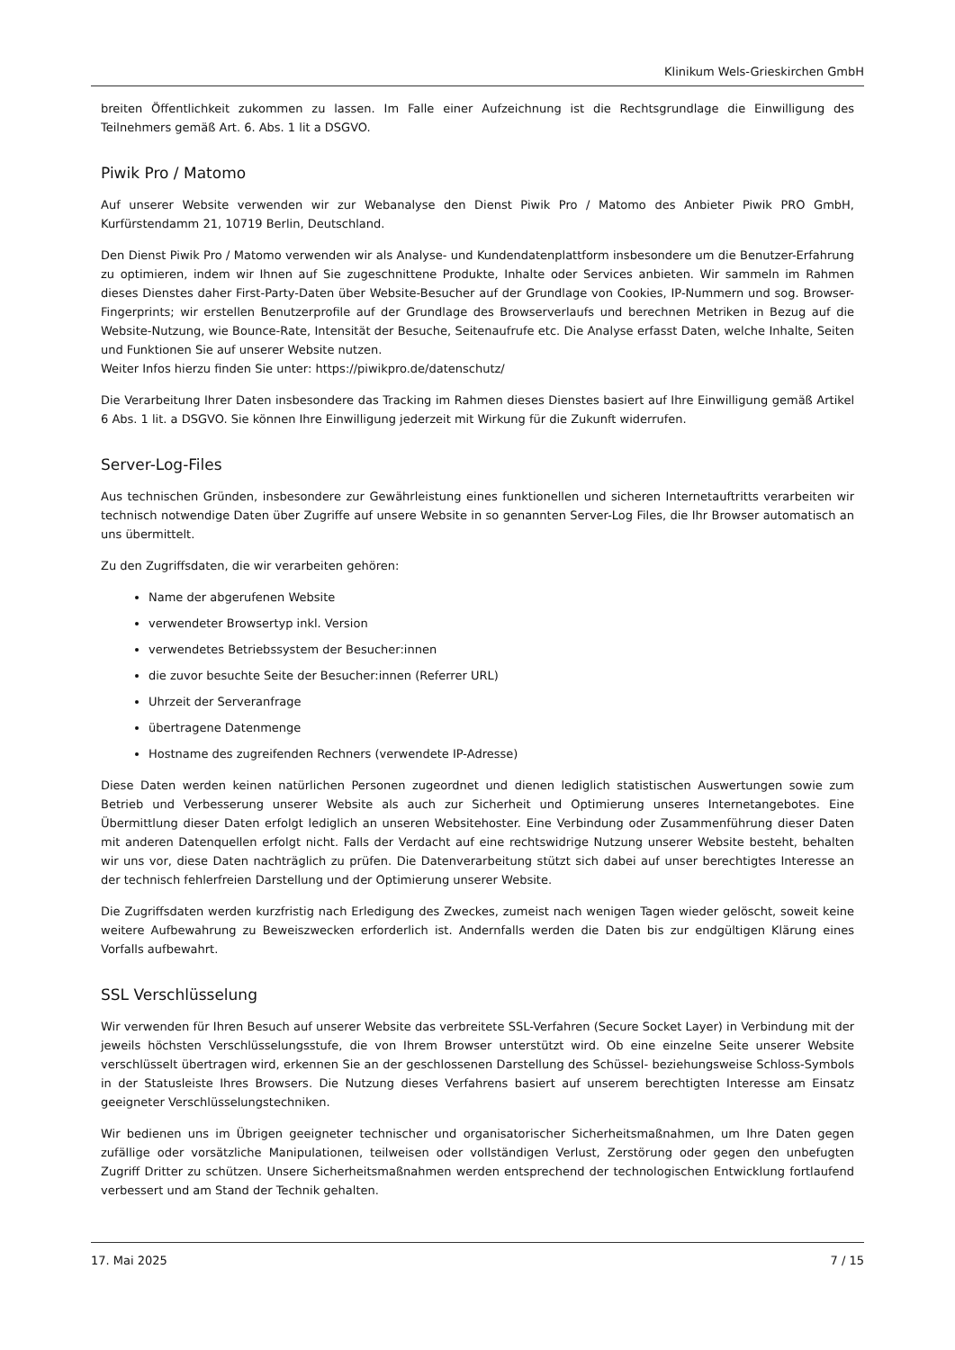Klinikum Wels-Grieskirchen GmbH
breiten Öffentlichkeit zukommen zu lassen. Im Falle einer Aufzeichnung ist die Rechtsgrundlage die Einwilligung des Teilnehmers gemäß Art. 6. Abs. 1 lit a DSGVO.
Piwik Pro / Matomo
Auf unserer Website verwenden wir zur Webanalyse den Dienst Piwik Pro / Matomo des Anbieter Piwik PRO GmbH, Kurfürstendamm 21, 10719 Berlin, Deutschland.
Den Dienst Piwik Pro / Matomo verwenden wir als Analyse- und Kundendatenplattform insbesondere um die Benutzer-Erfahrung zu optimieren, indem wir Ihnen auf Sie zugeschnittene Produkte, Inhalte oder Services anbieten. Wir sammeln im Rahmen dieses Dienstes daher First-Party-Daten über Website-Besucher auf der Grundlage von Cookies, IP-Nummern und sog. Browser-Fingerprints; wir erstellen Benutzerprofile auf der Grundlage des Browserverlaufs und berechnen Metriken in Bezug auf die Website-Nutzung, wie Bounce-Rate, Intensität der Besuche, Seitenaufrufe etc. Die Analyse erfasst Daten, welche Inhalte, Seiten und Funktionen Sie auf unserer Website nutzen.
Weiter Infos hierzu finden Sie unter: https://piwikpro.de/datenschutz/
Die Verarbeitung Ihrer Daten insbesondere das Tracking im Rahmen dieses Dienstes basiert auf Ihre Einwilligung gemäß Artikel 6 Abs. 1 lit. a DSGVO. Sie können Ihre Einwilligung jederzeit mit Wirkung für die Zukunft widerrufen.
Server-Log-Files
Aus technischen Gründen, insbesondere zur Gewährleistung eines funktionellen und sicheren Internetauftritts verarbeiten wir technisch notwendige Daten über Zugriffe auf unsere Website in so genannten Server-Log Files, die Ihr Browser automatisch an uns übermittelt.
Zu den Zugriffsdaten, die wir verarbeiten gehören:
Name der abgerufenen Website
verwendeter Browsertyp inkl. Version
verwendetes Betriebssystem der Besucher:innen
die zuvor besuchte Seite der Besucher:innen (Referrer URL)
Uhrzeit der Serveranfrage
übertragene Datenmenge
Hostname des zugreifenden Rechners (verwendete IP-Adresse)
Diese Daten werden keinen natürlichen Personen zugeordnet und dienen lediglich statistischen Auswertungen sowie zum Betrieb und Verbesserung unserer Website als auch zur Sicherheit und Optimierung unseres Internetangebotes. Eine Übermittlung dieser Daten erfolgt lediglich an unseren Websitehoster. Eine Verbindung oder Zusammenführung dieser Daten mit anderen Datenquellen erfolgt nicht. Falls der Verdacht auf eine rechtswidrige Nutzung unserer Website besteht, behalten wir uns vor, diese Daten nachträglich zu prüfen. Die Datenverarbeitung stützt sich dabei auf unser berechtigtes Interesse an der technisch fehlerfreien Darstellung und der Optimierung unserer Website.
Die Zugriffsdaten werden kurzfristig nach Erledigung des Zweckes, zumeist nach wenigen Tagen wieder gelöscht, soweit keine weitere Aufbewahrung zu Beweiszwecken erforderlich ist. Andernfalls werden die Daten bis zur endgültigen Klärung eines Vorfalls aufbewahrt.
SSL Verschlüsselung
Wir verwenden für Ihren Besuch auf unserer Website das verbreitete SSL-Verfahren (Secure Socket Layer) in Verbindung mit der jeweils höchsten Verschlüsselungsstufe, die von Ihrem Browser unterstützt wird. Ob eine einzelne Seite unserer Website verschlüsselt übertragen wird, erkennen Sie an der geschlossenen Darstellung des Schüssel- beziehungsweise Schloss-Symbols in der Statusleiste Ihres Browsers. Die Nutzung dieses Verfahrens basiert auf unserem berechtigten Interesse am Einsatz geeigneter Verschlüsselungstechniken.
Wir bedienen uns im Übrigen geeigneter technischer und organisatorischer Sicherheitsmaßnahmen, um Ihre Daten gegen zufällige oder vorsätzliche Manipulationen, teilweisen oder vollständigen Verlust, Zerstörung oder gegen den unbefugten Zugriff Dritter zu schützen. Unsere Sicherheitsmaßnahmen werden entsprechend der technologischen Entwicklung fortlaufend verbessert und am Stand der Technik gehalten.
17. Mai 2025 7 / 15